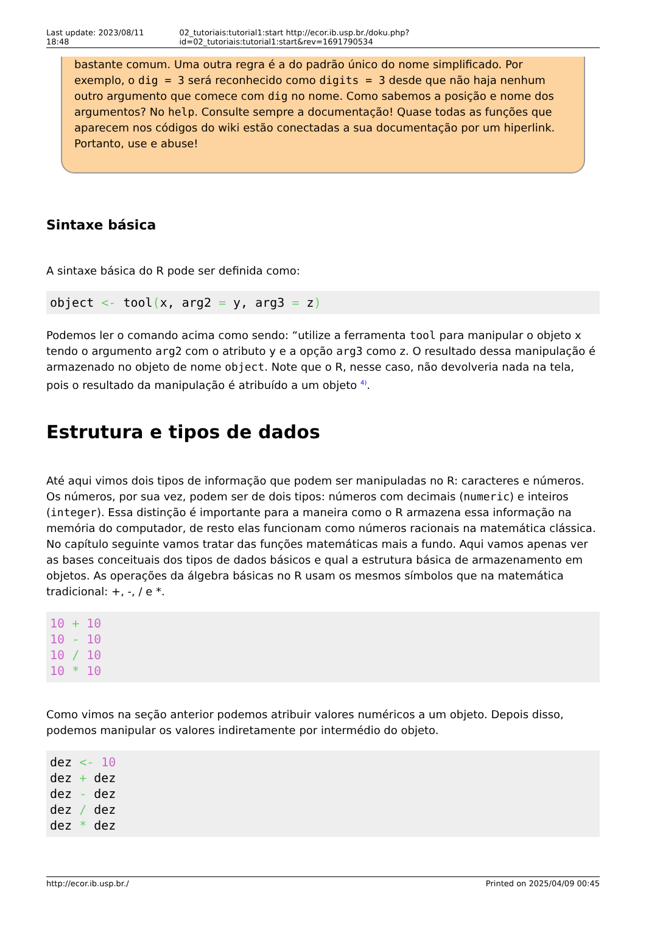Last update: 2023/08/11 18:48 02_tutoriais:tutorial1:start http://ecor.ib.usp.br./doku.php?id=02_tutoriais:tutorial1:start&rev=1691790534
bastante comum. Uma outra regra é a do padrão único do nome simplificado. Por exemplo, o dig = 3 será reconhecido como digits = 3 desde que não haja nenhum outro argumento que comece com dig no nome. Como sabemos a posição e nome dos argumentos? No help. Consulte sempre a documentação! Quase todas as funções que aparecem nos códigos do wiki estão conectadas a sua documentação por um hiperlink. Portanto, use e abuse!
Sintaxe básica
A sintaxe básica do R pode ser definida como:
object <- tool(x, arg2 = y, arg3 = z)
Podemos ler o comando acima como sendo: “utilize a ferramenta tool para manipular o objeto x tendo o argumento arg2 com o atributo y e a opção arg3 como z. O resultado dessa manipulação é armazenado no objeto de nome object. Note que o R, nesse caso, não devolveria nada na tela, pois o resultado da manipulação é atribuído a um objeto <sup>4)</sup>.
Estrutura e tipos de dados
Até aqui vimos dois tipos de informação que podem ser manipuladas no R: caracteres e números. Os números, por sua vez, podem ser de dois tipos: números com decimais (numeric) e inteiros (integer). Essa distinção é importante para a maneira como o R armazena essa informação na memória do computador, de resto elas funcionam como números racionais na matemática clássica. No capítulo seguinte vamos tratar das funções matemáticas mais a fundo. Aqui vamos apenas ver as bases conceituais dos tipos de dados básicos e qual a estrutura básica de armazenamento em objetos. As operações da álgebra básicas no R usam os mesmos símbolos que na matemática tradicional: +, -, / e *.
10 + 10
10 - 10
10 / 10
10 * 10
Como vimos na seção anterior podemos atribuir valores numéricos a um objeto. Depois disso, podemos manipular os valores indiretamente por intermédio do objeto.
dez <- 10
dez + dez
dez - dez
dez / dez
dez * dez
http://ecor.ib.usp.br./ Printed on 2025/04/09 00:45